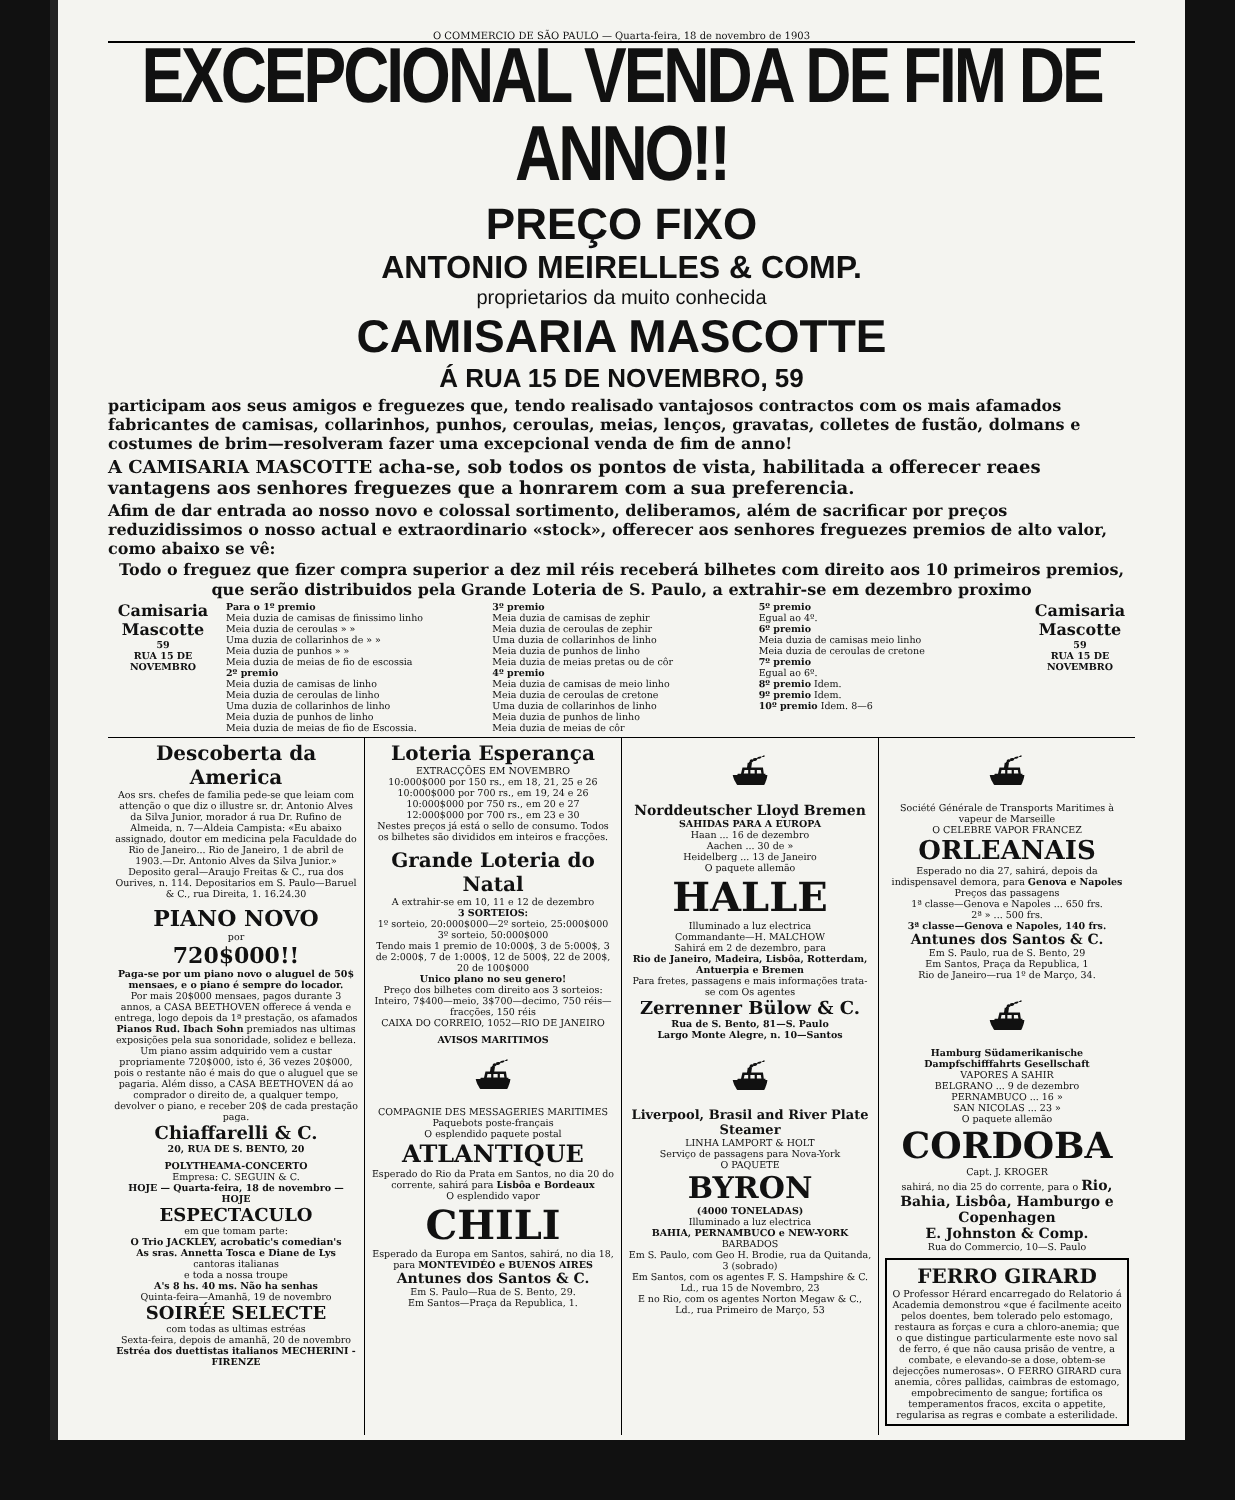O COMMERCIO DE SÃO PAULO — Quarta-feira, 18 de novembro de 1903
EXCEPCIONAL VENDA DE FIM DE ANNO!!
PREÇO FIXO
ANTONIO MEIRELLES & COMP.
proprietarios da muito conhecida
CAMISARIA MASCOTTE
Á RUA 15 DE NOVEMBRO, 59
participam aos seus amigos e freguezes que, tendo realisado vantajosos contractos com os mais afamados fabricantes de camisas, collarinhos, punhos, ceroulas, meias, lenços, gravatas, colletes de fustão, dolmans e costumes de brim—resolveram fazer uma excepcional venda de fim de anno!
A CAMISARIA MASCOTTE acha-se, sob todos os pontos de vista, habilitada a offerecer reaes vantagens aos senhores freguezes que a honrarem com a sua preferencia.
Afim de dar entrada ao nosso novo e colossal sortimento, deliberamos, além de sacrificar por preços reduzidissimos o nosso actual e extraordinario «stock», offerecer aos senhores freguezes premios de alto valor, como abaixo se vê:
Todo o freguez que fizer compra superior a dez mil réis receberá bilhetes com direito aos 10 primeiros premios, que serão distribuidos pela Grande Loteria de S. Paulo, a extrahir-se em dezembro proximo
Camisaria Mascotte
59
RUA 15 DE NOVEMBRO
Para o 1º premio
Meia duzia de camisas de finissimo linho
Meia duzia de ceroulas » »
Uma duzia de collarinhos de » »
Meia duzia de punhos » »
Meia duzia de meias de fio de escossia
2º premio
Meia duzia de camisas de linho
Meia duzia de ceroulas de linho
Uma duzia de collarinhos de linho
Meia duzia de punhos de linho
Meia duzia de meias de fio de Escossia.
3º premio
Meia duzia de camisas de zephir
Meia duzia de ceroulas de zephir
Uma duzia de collarinhos de linho
Meia duzia de punhos de linho
Meia duzia de meias pretas ou de côr
4º premio
Meia duzia de camisas de meio linho
Meia duzia de ceroulas de cretone
Uma duzia de collarinhos de linho
Meia duzia de punhos de linho
Meia duzia de meias de côr
5º premio
Egual ao 4º.
6º premio
Meia duzia de camisas meio linho
Meia duzia de ceroulas de cretone
7º premio
Egual ao 6º.
8º premio Idem.
9º premio Idem.
10º premio Idem. 8—6
Camisaria Mascotte
59
RUA 15 DE NOVEMBRO
Descoberta da America
Aos srs. chefes de familia pede-se que leiam com attenção o que diz o illustre sr. dr. Antonio Alves da Silva Junior, morador á rua Dr. Rufino de Almeida, n. 7—Aldeia Campista: «Eu abaixo assignado, doutor em medicina pela Faculdade do Rio de Janeiro... Rio de Janeiro, 1 de abril de 1903.—Dr. Antonio Alves da Silva Junior.» Deposito geral—Araujo Freitas & C., rua dos Ourives, n. 114. Depositarios em S. Paulo—Baruel & C., rua Direita, 1. 16.24.30
PIANO NOVO
por
720$000!!
Paga-se por um piano novo o aluguel de 50$ mensaes, e o piano é sempre do locador.
Por mais 20$000 mensaes, pagos durante 3 annos, a CASA BEETHOVEN offerece á venda e entrega, logo depois da 1ª prestação, os afamados Pianos Rud. Ibach Sohn premiados nas ultimas exposições pela sua sonoridade, solidez e belleza. Um piano assim adquirido vem a custar propriamente 720$000, isto é, 36 vezes 20$000, pois o restante não é mais do que o aluguel que se pagaria. Além disso, a CASA BEETHOVEN dá ao comprador o direito de, a qualquer tempo, devolver o piano, e receber 20$ de cada prestação paga.
Chiaffarelli & C.
20, RUA DE S. BENTO, 20
POLYTHEAMA-CONCERTO
Empresa: C. SEGUIN & C.
HOJE — Quarta-feira, 18 de novembro — HOJE
ESPECTACULO
em que tomam parte:
O Trio JACKLEY, acrobatic's comedian's
As sras. Annetta Tosca e Diane de Lys
cantoras italianas
e toda a nossa troupe
A's 8 hs. 40 ms. Não ha senhas
Quinta-feira—Amanhã, 19 de novembro
SOIRÉE SELECTE
com todas as ultimas estréas
Sexta-feira, depois de amanhã, 20 de novembro
Estréa dos duettistas italianos MECHERINI - FIRENZE
Loteria Esperança
EXTRACÇÕES EM NOVEMBRO
10:000$000 por 150 rs., em 18, 21, 25 e 26
10:000$000 por 700 rs., em 19, 24 e 26
10:000$000 por 750 rs., em 20 e 27
12:000$000 por 700 rs., em 23 e 30
Nestes preços já está o sello de consumo. Todos os bilhetes são divididos em inteiros e fracções.
Grande Loteria do Natal
A extrahir-se em 10, 11 e 12 de dezembro
3 SORTEIOS:
1º sorteio, 20:000$000—2º sorteio, 25:000$000
3º sorteio, 50:000$000
Tendo mais 1 premio de 10:000$, 3 de 5:000$, 3 de 2:000$, 7 de 1:000$, 12 de 500$, 22 de 200$, 20 de 100$000
Unico plano no seu genero!
Preço dos bilhetes com direito aos 3 sorteios: Inteiro, 7$400—meio, 3$700—decimo, 750 réis—fracções, 150 réis
CAIXA DO CORREIO, 1052—RIO DE JANEIRO
AVISOS MARITIMOS
⛴
COMPAGNIE DES MESSAGERIES MARITIMES
Paquebots poste-français
O esplendido paquete postal
ATLANTIQUE
Esperado do Rio da Prata em Santos, no dia 20 do corrente, sahirá para Lisbôa e Bordeaux
O esplendido vapor
CHILI
Esperado da Europa em Santos, sahirá, no dia 18, para MONTEVIDÉO e BUENOS AIRES
Antunes dos Santos & C.
Em S. Paulo—Rua de S. Bento, 29.
Em Santos—Praça da Republica, 1.
⛴
Norddeutscher Lloyd Bremen
SAHIDAS PARA A EUROPA
Haan ... 16 de dezembro
Aachen ... 30 de »
Heidelberg ... 13 de Janeiro
O paquete allemão
HALLE
Illuminado a luz electrica
Commandante—H. MALCHOW
Sahirá em 2 de dezembro, para
Rio de Janeiro, Madeira, Lisbôa, Rotterdam, Antuerpia e Bremen
Para fretes, passagens e mais informações trata-se com Os agentes
Zerrenner Bülow & C.
Rua de S. Bento, 81—S. Paulo
Largo Monte Alegre, n. 10—Santos
⛴
Liverpool, Brasil and River Plate Steamer
LINHA LAMPORT & HOLT
Serviço de passagens para Nova-York
O PAQUETE
BYRON
(4000 TONELADAS)
Illuminado a luz electrica
BAHIA, PERNAMBUCO e NEW-YORK
BARBADOS
Em S. Paulo, com Geo H. Brodie, rua da Quitanda, 3 (sobrado)
Em Santos, com os agentes F. S. Hampshire & C. Ld., rua 15 de Novembro, 23
E no Rio, com os agentes Norton Megaw & C., Ld., rua Primeiro de Março, 53
⛴
Société Générale de Transports Maritimes à vapeur de Marseille
O CELEBRE VAPOR FRANCEZ
ORLEANAIS
Esperado no dia 27, sahirá, depois da indispensavel demora, para Genova e Napoles
Preços das passagens
1ª classe—Genova e Napoles ... 650 frs.
2ª » ... 500 frs.
3ª classe—Genova e Napoles, 140 frs.
Antunes dos Santos & C.
Em S. Paulo, rua de S. Bento, 29
Em Santos, Praça da Republica, 1
Rio de Janeiro—rua 1º de Março, 34.
⛴
Hamburg Südamerikanische Dampfschifffahrts Gesellschaft
VAPORES A SAHIR
BELGRANO ... 9 de dezembro
PERNAMBUCO ... 16 »
SAN NICOLAS ... 23 »
O paquete allemão
CORDOBA
Capt. J. KROGER
sahirá, no dia 25 do corrente, para o Rio, Bahia, Lisbôa, Hamburgo e Copenhagen
E. Johnston & Comp.
Rua do Commercio, 10—S. Paulo
FERRO GIRARD
O Professor Hérard encarregado do Relatorio á Academia demonstrou «que é facilmente aceito pelos doentes, bem tolerado pelo estomago, restaura as forças e cura a chloro-anemia; que o que distingue particularmente este novo sal de ferro, é que não causa prisão de ventre, a combate, e elevando-se a dose, obtem-se dejecções numerosas». O FERRO GIRARD cura anemia, côres pallidas, caimbras de estomago, empobrecimento de sangue; fortifica os temperamentos fracos, excita o appetite, regularisa as regras e combate a esterilidade.